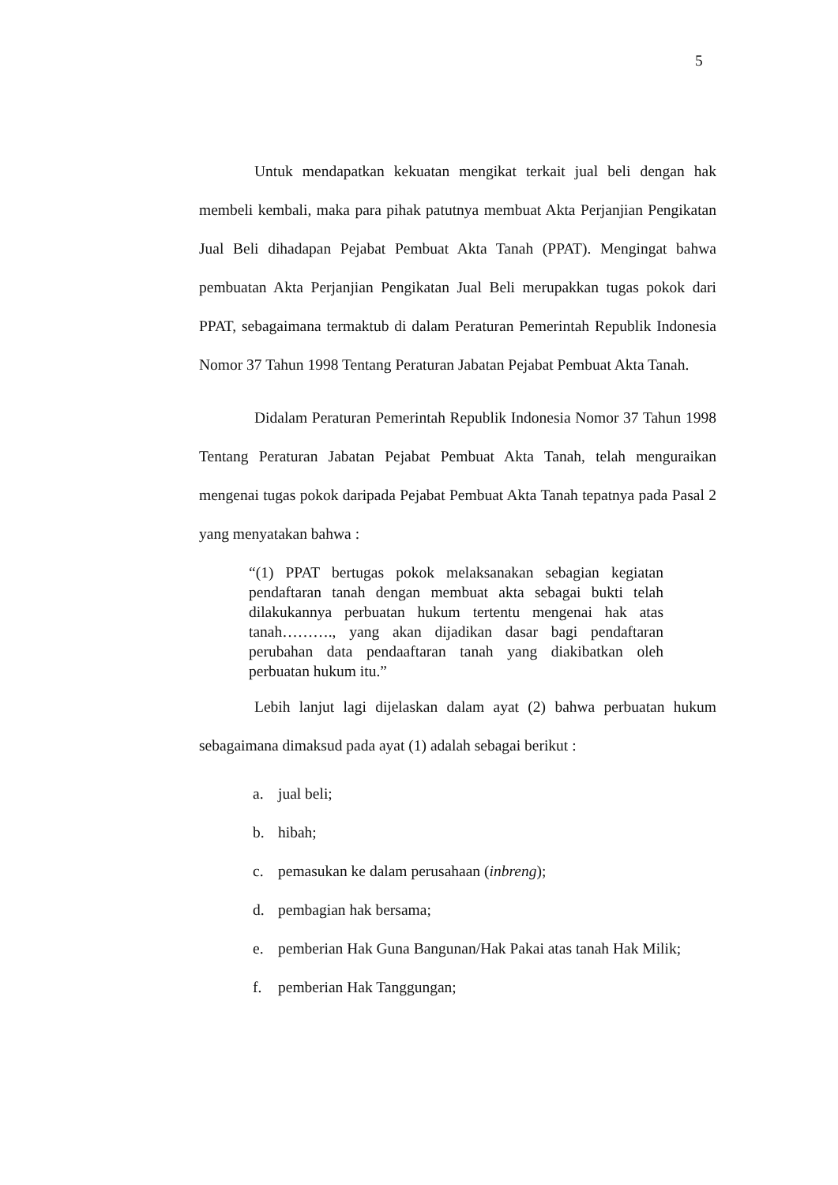5
Untuk mendapatkan kekuatan mengikat terkait jual beli dengan hak membeli kembali, maka para pihak patutnya membuat Akta Perjanjian Pengikatan Jual Beli dihadapan Pejabat Pembuat Akta Tanah (PPAT). Mengingat bahwa pembuatan Akta Perjanjian Pengikatan Jual Beli merupakkan tugas pokok dari PPAT, sebagaimana termaktub di dalam Peraturan Pemerintah Republik Indonesia Nomor 37 Tahun 1998 Tentang Peraturan Jabatan Pejabat Pembuat Akta Tanah.
Didalam Peraturan Pemerintah Republik Indonesia Nomor 37 Tahun 1998 Tentang Peraturan Jabatan Pejabat Pembuat Akta Tanah, telah menguraikan mengenai tugas pokok daripada Pejabat Pembuat Akta Tanah tepatnya pada Pasal 2 yang menyatakan bahwa :
“(1) PPAT bertugas pokok melaksanakan sebagian kegiatan pendaftaran tanah dengan membuat akta sebagai bukti telah dilakukannya perbuatan hukum tertentu mengenai hak atas tanah………., yang akan dijadikan dasar bagi pendaftaran perubahan data pendaaftaran tanah yang diakibatkan oleh perbuatan hukum itu.”
Lebih lanjut lagi dijelaskan dalam ayat (2) bahwa perbuatan hukum sebagaimana dimaksud pada ayat (1) adalah sebagai berikut :
a. jual beli;
b. hibah;
c. pemasukan ke dalam perusahaan (inbreng);
d. pembagian hak bersama;
e. pemberian Hak Guna Bangunan/Hak Pakai atas tanah Hak Milik;
f. pemberian Hak Tanggungan;